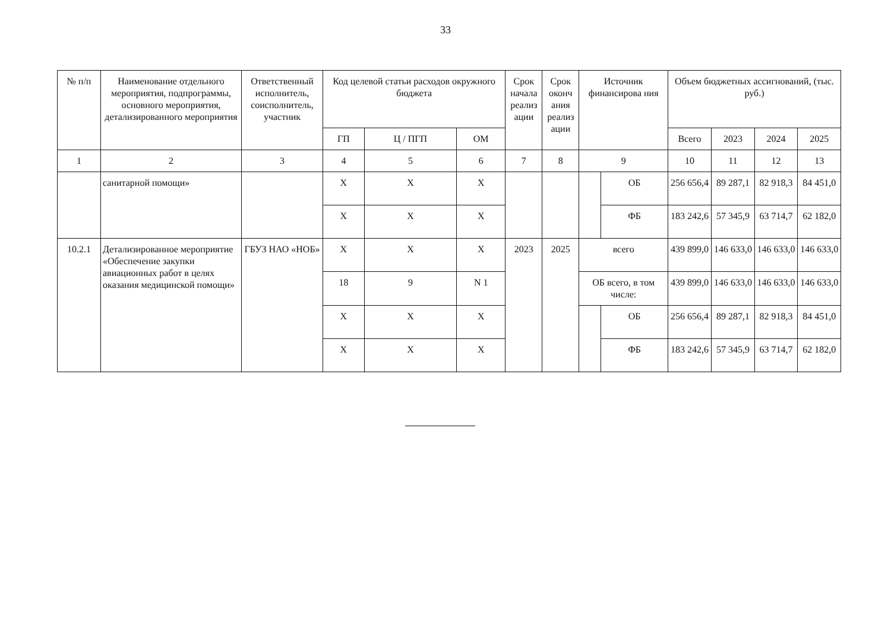33
| № п/п | Наименование отдельного мероприятия, подпрограммы, основного мероприятия, детализированного мероприятия | Ответственный исполнитель, соисполнитель, участник | Код целевой статьи расходов окружного бюджета | | | Срок начала реализ ации | Срок оконч ания реализ ации | Источник финансирова ния | | Объем бюджетных ассигнований, (тыс. руб.) | | | |
| --- | --- | --- | --- | --- | --- | --- | --- | --- | --- | --- | --- | --- | --- |
| | | | ГП | Ц / ПГП | ОМ | | | | | Всего | 2023 | 2024 | 2025 |
| 1 | 2 | 3 | 4 | 5 | 6 | 7 | 8 | 9 | | 10 | 11 | 12 | 13 |
| | санитарной помощи» | | Х | Х | Х | | | | ОБ | 256 656,4 | 89 287,1 | 82 918,3 | 84 451,0 |
| | | | Х | Х | Х | | | | ФБ | 183 242,6 | 57 345,9 | 63 714,7 | 62 182,0 |
| 10.2.1 | Детализированное мероприятие «Обеспечение закупки авиационных работ в целях оказания медицинской помощи» | ГБУЗ НАО «НОБ» | Х | Х | Х | 2023 | 2025 | всего | | 439 899,0 | 146 633,0 | 146 633,0 | 146 633,0 |
| | | | 18 | 9 | N 1 | | | ОБ всего, в том числе: | | 439 899,0 | 146 633,0 | 146 633,0 | 146 633,0 |
| | | | Х | Х | Х | | | | ОБ | 256 656,4 | 89 287,1 | 82 918,3 | 84 451,0 |
| | | | Х | Х | Х | | | | ФБ | 183 242,6 | 57 345,9 | 63 714,7 | 62 182,0 |